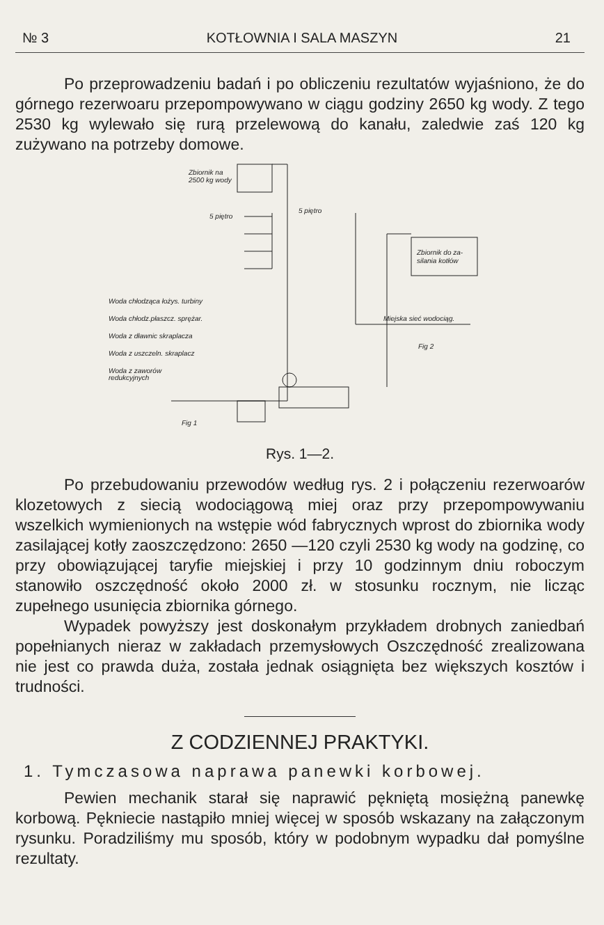№ 3 KOTŁOWNIA I SALA MASZYN 21
Po przeprowadzeniu badań i po obliczeniu rezultatów wyjaśniono, że do górnego rezerwoaru przepompowywano w ciągu godziny 2650 kg wody. Z tego 2530 kg wylewało się rurą przelewową do kanału, zaledwie zaś 120 kg zużywano na potrzeby domowe.
Zbiornik na
2500 kg wody
5 piętro
5 piętro
Miejska sieć wodociąg.
Zbiornik do za-
silania kotłów
Fig 2
Woda chłodząca łożys. turbiny
Woda chłodz.płaszcz. sprężar.
Woda z dławnic skraplacza
Woda z uszczeln. skraplacz
Woda z zaworów
redukcyjnych
Fig 1
Rys. 1—2.
Po przebudowaniu przewodów według rys. 2 i połączeniu rezerwoarów klozetowych z siecią wodociągową miej oraz przy przepompowywaniu wszelkich wymienionych na wstępie wód fabrycznych wprost do zbiornika wody zasilającej kotły zaoszczędzono: 2650 —120 czyli 2530 kg wody na godzinę, co przy obowiązującej taryfie miejskiej i przy 10 godzinnym dniu roboczym stanowiło oszczędność około 2000 zł. w stosunku rocznym, nie licząc zupełnego usunięcia zbiornika górnego.
Wypadek powyższy jest doskonałym przykładem drobnych zaniedbań popełnianych nieraz w zakładach przemysłowych Oszczędność zrealizowana nie jest co prawda duża, została jednak osiągnięta bez większych kosztów i trudności.
Z CODZIENNEJ PRAKTYKI.
1. Tymczasowa naprawa panewki korbowej.
Pewien mechanik starał się naprawić pękniętą mosiężną panewkę korbową. Pękniecie nastąpiło mniej więcej w sposób wskazany na załączonym rysunku. Poradziliśmy mu sposób, który w podobnym wypadku dał pomyślne rezultaty.